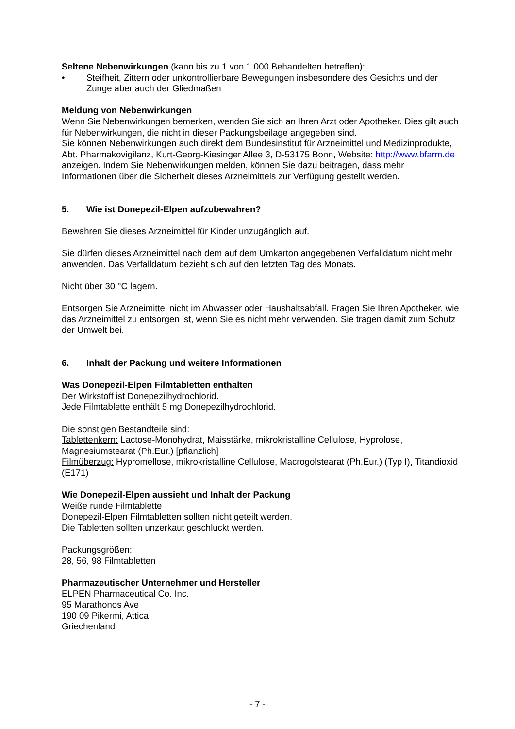Seltene Nebenwirkungen (kann bis zu 1 von 1.000 Behandelten betreffen):
• Steifheit, Zittern oder unkontrollierbare Bewegungen insbesondere des Gesichts und der Zunge aber auch der Gliedmaßen
Meldung von Nebenwirkungen
Wenn Sie Nebenwirkungen bemerken, wenden Sie sich an Ihren Arzt oder Apotheker. Dies gilt auch für Nebenwirkungen, die nicht in dieser Packungsbeilage angegeben sind.
Sie können Nebenwirkungen auch direkt dem Bundesinstitut für Arzneimittel und Medizinprodukte, Abt. Pharmakovigilanz, Kurt-Georg-Kiesinger Allee 3, D-53175 Bonn, Website: http://www.bfarm.de anzeigen. Indem Sie Nebenwirkungen melden, können Sie dazu beitragen, dass mehr Informationen über die Sicherheit dieses Arzneimittels zur Verfügung gestellt werden.
5. Wie ist Donepezil-Elpen aufzubewahren?
Bewahren Sie dieses Arzneimittel für Kinder unzugänglich auf.
Sie dürfen dieses Arzneimittel nach dem auf dem Umkarton angegebenen Verfalldatum nicht mehr anwenden. Das Verfalldatum bezieht sich auf den letzten Tag des Monats.
Nicht über 30 °C lagern.
Entsorgen Sie Arzneimittel nicht im Abwasser oder Haushaltsabfall. Fragen Sie Ihren Apotheker, wie das Arzneimittel zu entsorgen ist, wenn Sie es nicht mehr verwenden. Sie tragen damit zum Schutz der Umwelt bei.
6. Inhalt der Packung und weitere Informationen
Was Donepezil-Elpen Filmtabletten enthalten
Der Wirkstoff ist Donepezilhydrochlorid.
Jede Filmtablette enthält 5 mg Donepezilhydrochlorid.
Die sonstigen Bestandteile sind:
Tablettenkern: Lactose-Monohydrat, Maisstärke, mikrokristalline Cellulose, Hyprolose, Magnesiumstearat (Ph.Eur.) [pflanzlich]
Filmüberzug: Hypromellose, mikrokristalline Cellulose, Macrogolstearat (Ph.Eur.) (Typ I), Titandioxid (E171)
Wie Donepezil-Elpen aussieht und Inhalt der Packung
Weiße runde Filmtablette
Donepezil-Elpen Filmtabletten sollten nicht geteilt werden.
Die Tabletten sollten unzerkaut geschluckt werden.
Packungsgrößen:
28, 56, 98 Filmtabletten
Pharmazeutischer Unternehmer und Hersteller
ELPEN Pharmaceutical Co. Inc.
95 Marathonos Ave
190 09 Pikermi, Attica
Griechenland
- 7 -